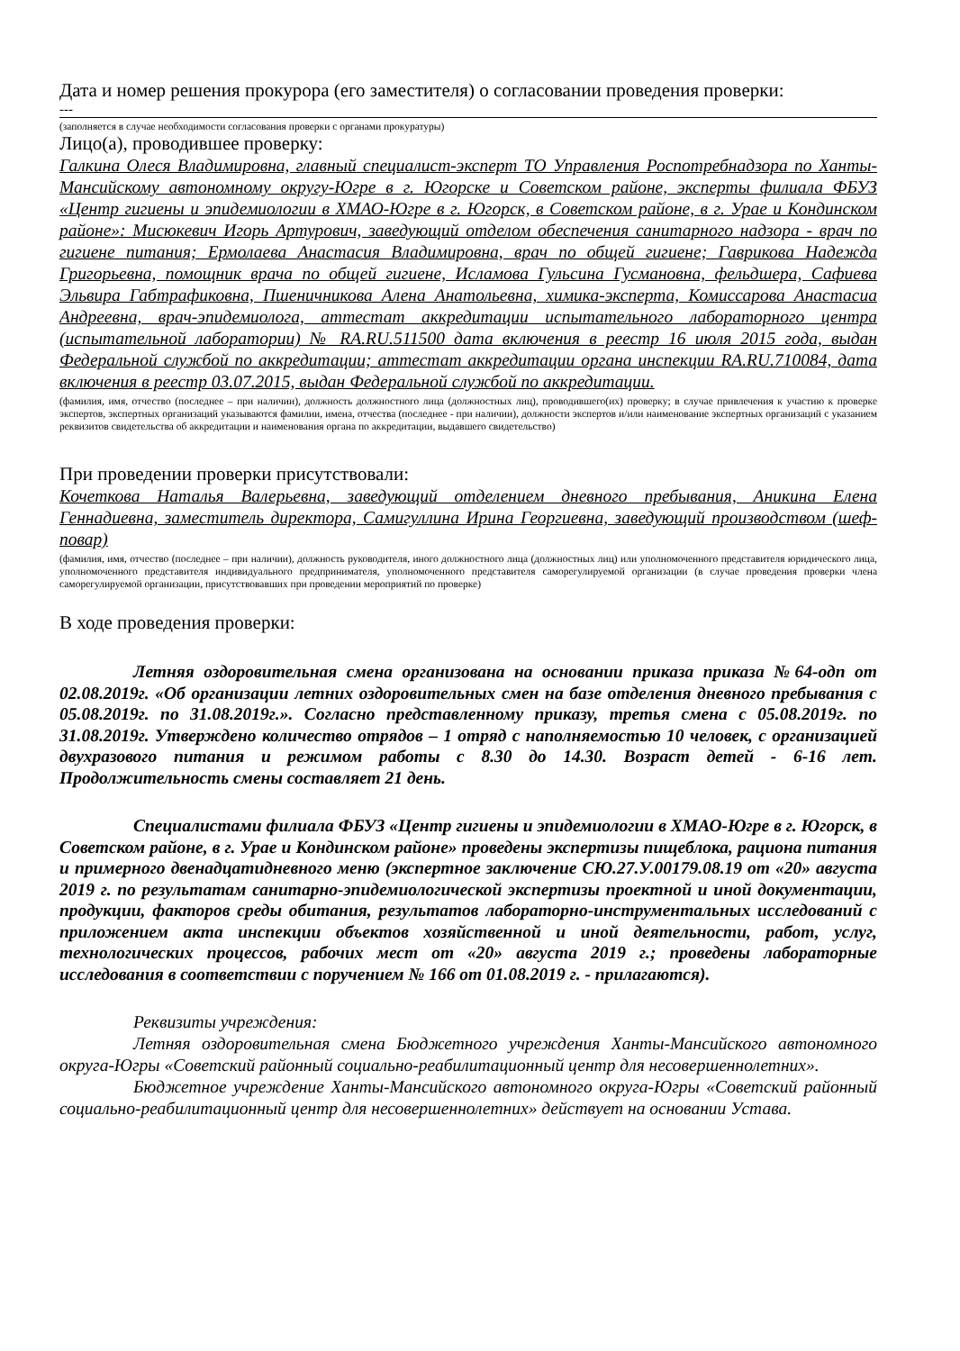Дата и номер решения прокурора (его заместителя) о согласовании проведения проверки:
---
(заполняется в случае необходимости согласования проверки с органами прокуратуры)
Лицо(а), проводившее проверку:
Галкина Олеся Владимировна, главный специалист-эксперт ТО Управления Роспотребнадзора по Ханты-Мансийскому автономному округу-Югре в г. Югорске и Советском районе, эксперты филиала ФБУЗ «Центр гигиены и эпидемиологии в ХМАО-Югре в г. Югорск, в Советском районе, в г. Урае и Кондинском районе»: Мисюкевич Игорь Артурович, заведующий отделом обеспечения санитарного надзора - врач по гигиене питания; Ермолаева Анастасия Владимировна, врач по общей гигиене; Гаврикова Надежда Григорьевна, помощник врача по общей гигиене, Исламова Гульсина Гусмановна, фельдшера, Сафиева Эльвира Габтрафиковна, Пшеничникова Алена Анатольевна, химика-эксперта, Комиссарова Анастасиа Андреевна, врач-эпидемиолога, аттестат аккредитации испытательного лабораторного центра (испытательной лаборатории) № RA.RU.511500 дата включения в реестр 16 июля 2015 года, выдан Федеральной службой по аккредитации; аттестат аккредитации органа инспекции RA.RU.710084, дата включения в реестр 03.07.2015, выдан Федеральной службой по аккредитации.
(фамилия, имя, отчество (последнее – при наличии), должность должностного лица (должностных лиц), проводившего(их) проверку; в случае привлечения к участию к проверке экспертов, экспертных организаций указываются фамилии, имена, отчества (последнее - при наличии), должности экспертов и/или наименование экспертных организаций с указанием реквизитов свидетельства об аккредитации и наименования органа по аккредитации, выдавшего свидетельство)
При проведении проверки присутствовали:
Кочеткова Наталья Валерьевна, заведующий отделением дневного пребывания, Аникина Елена Геннадиевна, заместитель директора, Самигуллина Ирина Георгиевна, заведующий производством (шеф-повар)
(фамилия, имя, отчество (последнее – при наличии), должность руководителя, иного должностного лица (должностных лиц) или уполномоченного представителя юридического лица, уполномоченного представителя индивидуального предпринимателя, уполномоченного представителя саморегулируемой организации (в случае проведения проверки члена саморегулируемой организации, присутствовавших при проведении мероприятий по проверке)
В ходе проведения проверки:
Летняя оздоровительная смена организована на основании приказа приказа №64-одп от 02.08.2019г. «Об организации летних оздоровительных смен на базе отделения дневного пребывания с 05.08.2019г. по 31.08.2019г.». Согласно представленному приказу, третья смена с 05.08.2019г. по 31.08.2019г. Утверждено количество отрядов – 1 отряд с наполняемостью 10 человек, с организацией двухразового питания и режимом работы с 8.30 до 14.30. Возраст детей - 6-16 лет. Продолжительность смены составляет 21 день.
Специалистами филиала ФБУЗ «Центр гигиены и эпидемиологии в ХМАО-Югре в г. Югорск, в Советском районе, в г. Урае и Кондинском районе» проведены экспертизы пищеблока, рациона питания и примерного двенадцатидневного меню (экспертное заключение СЮ.27.У.00179.08.19 от «20» августа 2019 г. по результатам санитарно-эпидемиологической экспертизы проектной и иной документации, продукции, факторов среды обитания, результатов лабораторно-инструментальных исследований с приложением акта инспекции объектов хозяйственной и иной деятельности, работ, услуг, технологических процессов, рабочих мест от «20» августа 2019 г.; проведены лабораторные исследования в соответствии с поручением № 166 от 01.08.2019 г. - прилагаются).
Реквизиты учреждения:
Летняя оздоровительная смена Бюджетного учреждения Ханты-Мансийского автономного округа-Югры «Советский районный социально-реабилитационный центр для несовершеннолетних».
Бюджетное учреждение Ханты-Мансийского автономного округа-Югры «Советский районный социально-реабилитационный центр для несовершеннолетних» действует на основании Устава.